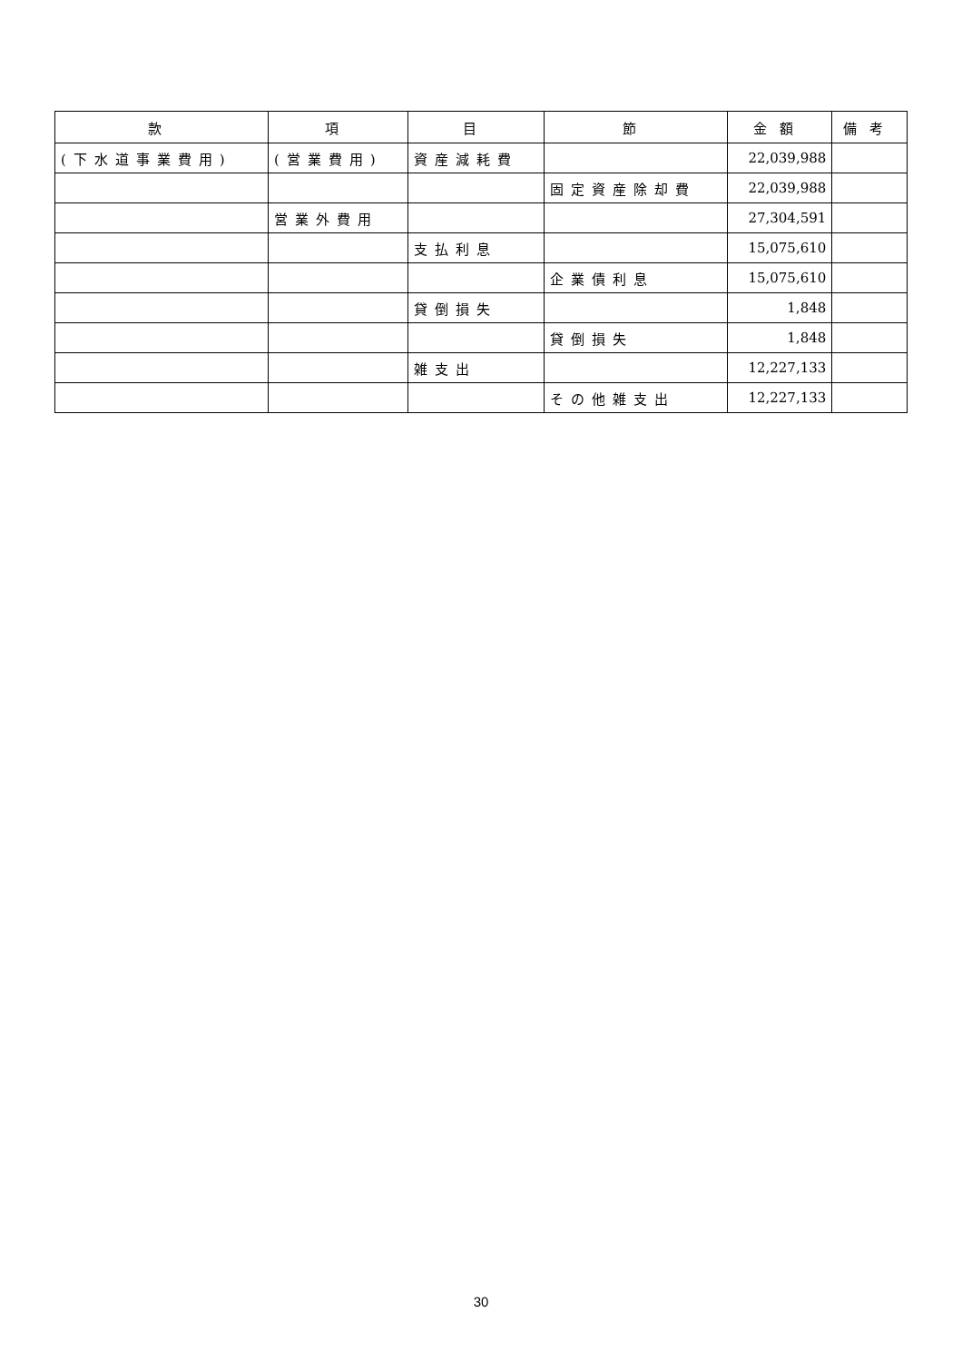| 款 | 項 | 目 | 節 | 金額 | 備考 |
| --- | --- | --- | --- | --- | --- |
| (下水道事業費用) | (営業費用) | 資産減耗費 | | 22,039,988 | |
| | | | 固定資産除却費 | 22,039,988 | |
| | 営業外費用 | | | 27,304,591 | |
| | | 支払利息 | | 15,075,610 | |
| | | | 企業債利息 | 15,075,610 | |
| | | 貸倒損失 | | 1,848 | |
| | | | 貸倒損失 | 1,848 | |
| | | 雑支出 | | 12,227,133 | |
| | | | その他雑支出 | 12,227,133 | |
30